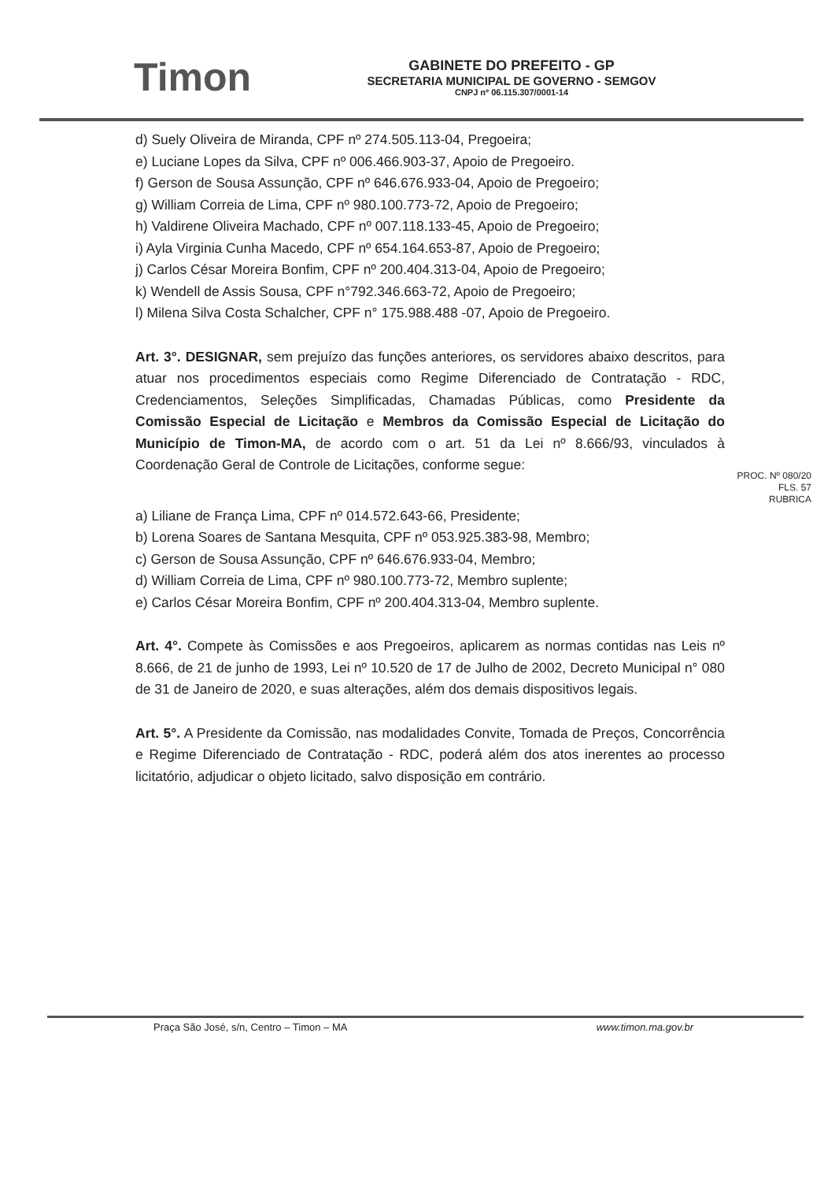Timon
GABINETE DO PREFEITO - GP
SECRETARIA MUNICIPAL DE GOVERNO - SEMGOV
CNPJ nº 06.115.307/0001-14
d) Suely Oliveira de Miranda, CPF nº 274.505.113-04, Pregoeira;
e) Luciane Lopes da Silva, CPF nº 006.466.903-37, Apoio de Pregoeiro.
f) Gerson de Sousa Assunção, CPF nº 646.676.933-04, Apoio de Pregoeiro;
g) William Correia de Lima, CPF nº 980.100.773-72, Apoio de Pregoeiro;
h) Valdirene Oliveira Machado, CPF nº 007.118.133-45, Apoio de Pregoeiro;
i) Ayla Virginia Cunha Macedo, CPF nº 654.164.653-87, Apoio de Pregoeiro;
j) Carlos César Moreira Bonfim, CPF nº 200.404.313-04, Apoio de Pregoeiro;
k) Wendell de Assis Sousa, CPF n°792.346.663-72, Apoio de Pregoeiro;
l) Milena Silva Costa Schalcher, CPF n° 175.988.488 -07, Apoio de Pregoeiro.
Art. 3°. DESIGNAR, sem prejuízo das funções anteriores, os servidores abaixo descritos, para atuar nos procedimentos especiais como Regime Diferenciado de Contratação - RDC, Credenciamentos, Seleções Simplificadas, Chamadas Públicas, como Presidente da Comissão Especial de Licitação e Membros da Comissão Especial de Licitação do Município de Timon-MA, de acordo com o art. 51 da Lei nº 8.666/93, vinculados à Coordenação Geral de Controle de Licitações, conforme segue:
PROC. Nº 080/20
FLS. 57
RUBRICA
a) Liliane de França Lima, CPF nº 014.572.643-66, Presidente;
b) Lorena Soares de Santana Mesquita, CPF nº 053.925.383-98, Membro;
c) Gerson de Sousa Assunção, CPF nº 646.676.933-04, Membro;
d) William Correia de Lima, CPF nº 980.100.773-72, Membro suplente;
e) Carlos César Moreira Bonfim, CPF nº 200.404.313-04, Membro suplente.
Art. 4°. Compete às Comissões e aos Pregoeiros, aplicarem as normas contidas nas Leis nº 8.666, de 21 de junho de 1993, Lei nº 10.520 de 17 de Julho de 2002, Decreto Municipal n° 080 de 31 de Janeiro de 2020, e suas alterações, além dos demais dispositivos legais.
Art. 5°. A Presidente da Comissão, nas modalidades Convite, Tomada de Preços, Concorrência e Regime Diferenciado de Contratação - RDC, poderá além dos atos inerentes ao processo licitatório, adjudicar o objeto licitado, salvo disposição em contrário.
Praça São José, s/n, Centro – Timon – MA www.timon.ma.gov.br